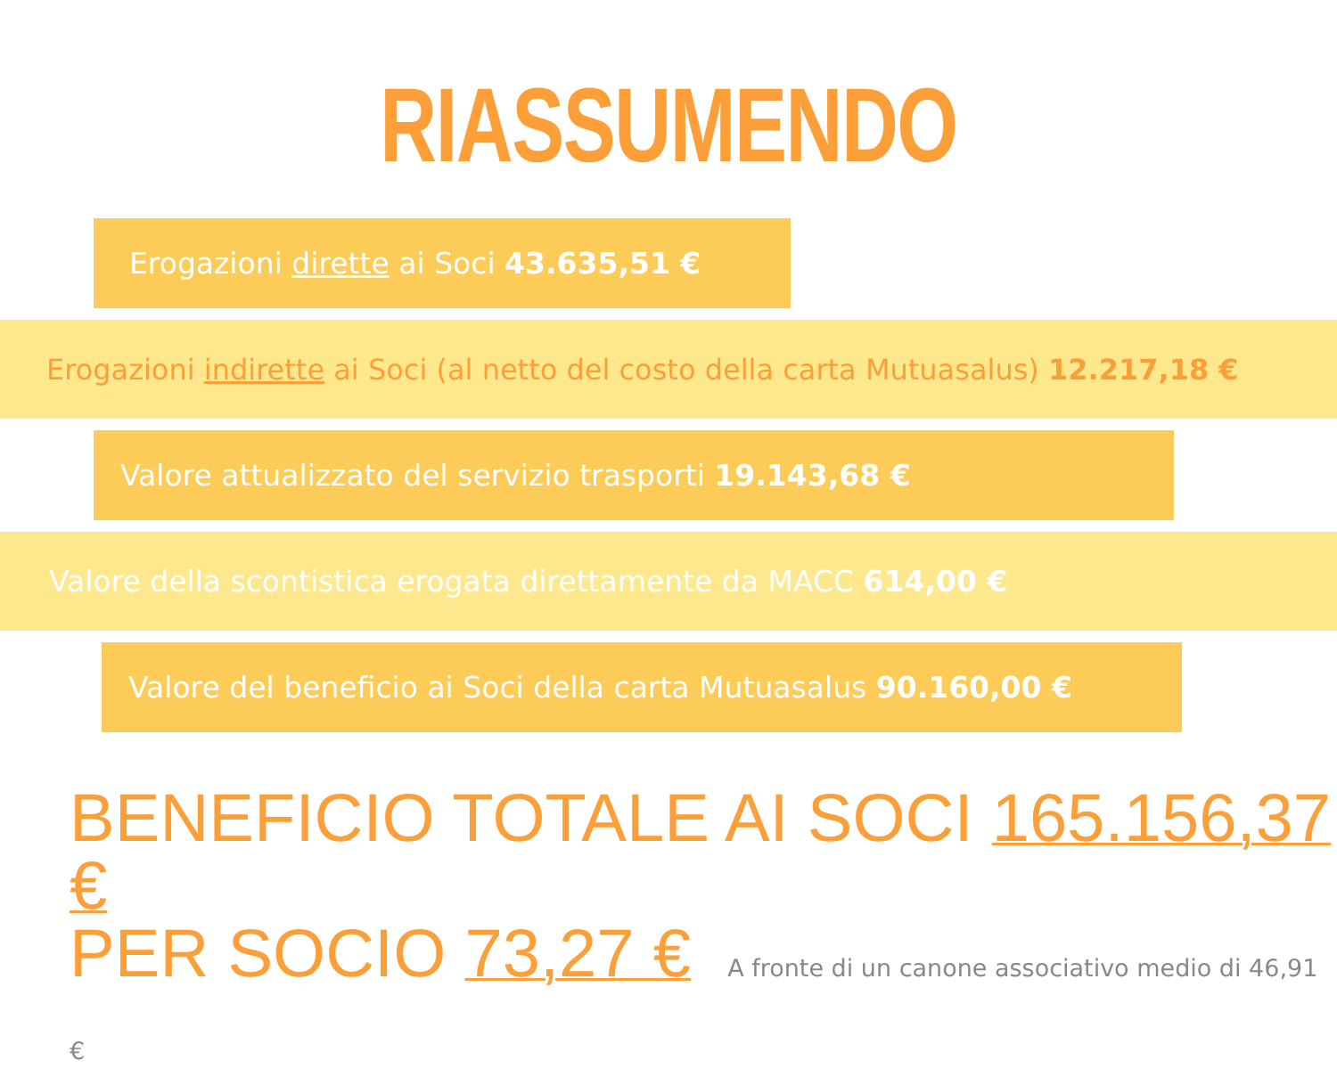RIASSUMENDO
Erogazioni dirette ai Soci 43.635,51 €
Erogazioni indirette ai Soci (al netto del costo della carta Mutuasalus) 12.217,18 €
Valore attualizzato del servizio trasporti 19.143,68 €
Valore della scontistica erogata direttamente da MACC 614,00 €
Valore del beneficio ai Soci della carta Mutuasalus 90.160,00 €
BENEFICIO TOTALE AI SOCI 165.156,37 €
PER SOCIO 73,27 € A fronte di un canone associativo medio di 46,91 €